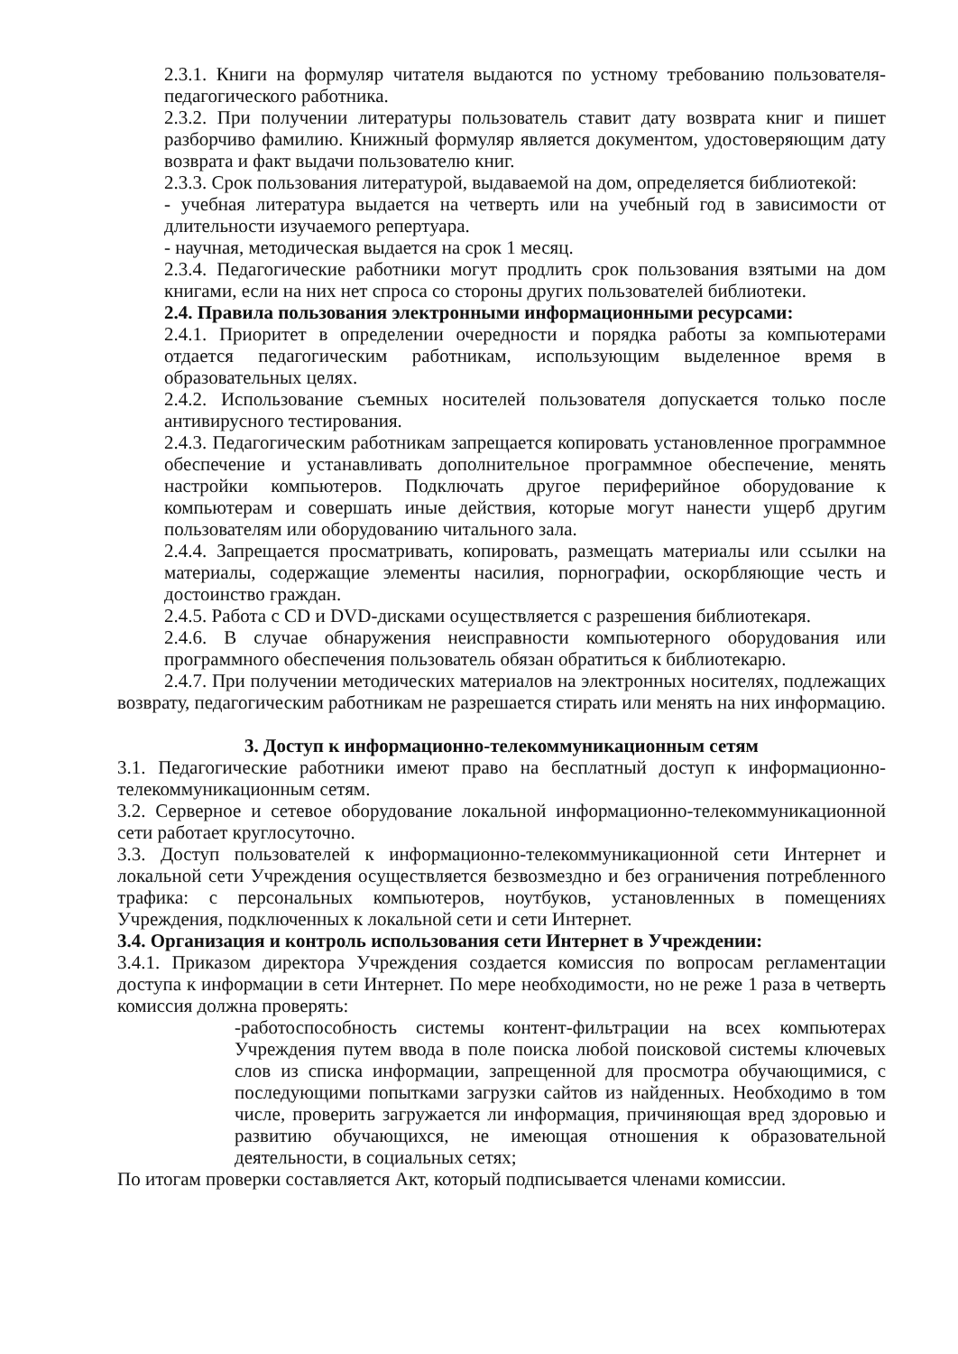2.3.1. Книги на формуляр читателя выдаются по устному требованию пользователя-педагогического работника.
2.3.2. При получении литературы пользователь ставит дату возврата книг и пишет разборчиво фамилию. Книжный формуляр является документом, удостоверяющим дату возврата и факт выдачи пользователю книг.
2.3.3. Срок пользования литературой, выдаваемой на дом, определяется библиотекой:
- учебная литература выдается на четверть или на учебный год в зависимости от длительности изучаемого репертуара.
- научная, методическая выдается на срок 1 месяц.
2.3.4. Педагогические работники могут продлить срок пользования взятыми на дом книгами, если на них нет спроса со стороны других пользователей библиотеки.
2.4. Правила пользования электронными информационными ресурсами:
2.4.1. Приоритет в определении очередности и порядка работы за компьютерами отдается педагогическим работникам, использующим выделенное время в образовательных целях.
2.4.2. Использование съемных носителей пользователя допускается только после антивирусного тестирования.
2.4.3. Педагогическим работникам запрещается копировать установленное программное обеспечение и устанавливать дополнительное программное обеспечение, менять настройки компьютеров. Подключать другое периферийное оборудование к компьютерам и совершать иные действия, которые могут нанести ущерб другим пользователям или оборудованию читального зала.
2.4.4. Запрещается просматривать, копировать, размещать материалы или ссылки на материалы, содержащие элементы насилия, порнографии, оскорбляющие честь и достоинство граждан.
2.4.5. Работа с CD и DVD-дисками осуществляется с разрешения библиотекаря.
2.4.6. В случае обнаружения неисправности компьютерного оборудования или программного обеспечения пользователь обязан обратиться к библиотекарю.
2.4.7. При получении методических материалов на электронных носителях, подлежащих возврату, педагогическим работникам не разрешается стирать или менять на них информацию.
3. Доступ к информационно-телекоммуникационным сетям
3.1. Педагогические работники имеют право на бесплатный доступ к информационно-телекоммуникационным сетям.
3.2. Серверное и сетевое оборудование локальной информационно-телекоммуникационной сети работает круглосуточно.
3.3. Доступ пользователей к информационно-телекоммуникационной сети Интернет и локальной сети Учреждения осуществляется безвозмездно и без ограничения потребленного трафика: с персональных компьютеров, ноутбуков, установленных в помещениях Учреждения, подключенных к локальной сети и сети Интернет.
3.4. Организация и контроль использования сети Интернет в Учреждении:
3.4.1. Приказом директора Учреждения создается комиссия по вопросам регламентации доступа к информации в сети Интернет. По мере необходимости, но не реже 1 раза в четверть комиссия должна проверять:
-работоспособность системы контент-фильтрации на всех компьютерах Учреждения путем ввода в поле поиска любой поисковой системы ключевых слов из списка информации, запрещенной для просмотра обучающимися, с последующими попытками загрузки сайтов из найденных. Необходимо в том числе, проверить загружается ли информация, причиняющая вред здоровью и развитию обучающихся, не имеющая отношения к образовательной деятельности, в социальных сетях;
По итогам проверки составляется Акт, который подписывается членами комиссии.